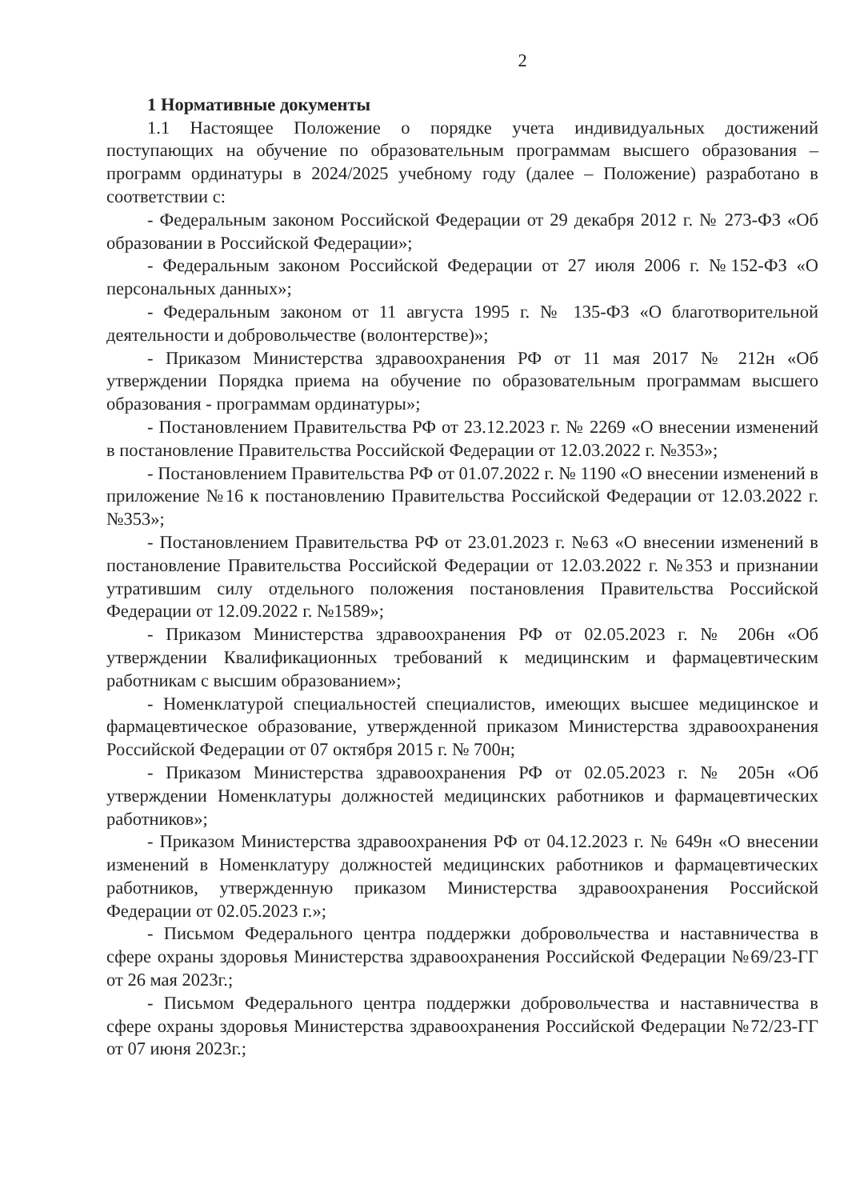2
1 Нормативные документы
1.1 Настоящее Положение о порядке учета индивидуальных достижений поступающих на обучение по образовательным программам высшего образования – программ ординатуры в 2024/2025 учебному году (далее – Положение) разработано в соответствии с:
- Федеральным законом Российской Федерации от 29 декабря 2012 г. № 273-ФЗ «Об образовании в Российской Федерации»;
- Федеральным законом Российской Федерации от 27 июля 2006 г. №152-ФЗ «О персональных данных»;
- Федеральным законом от 11 августа 1995 г. № 135-ФЗ «О благотворительной деятельности и добровольчестве (волонтерстве)»;
- Приказом Министерства здравоохранения РФ от 11 мая 2017 № 212н «Об утверждении Порядка приема на обучение по образовательным программам высшего образования - программам ординатуры»;
- Постановлением Правительства РФ от 23.12.2023 г. № 2269 «О внесении изменений в постановление Правительства Российской Федерации от 12.03.2022 г. №353»;
- Постановлением Правительства РФ от 01.07.2022 г. № 1190 «О внесении изменений в приложение №16 к постановлению Правительства Российской Федерации от 12.03.2022 г. №353»;
- Постановлением Правительства РФ от 23.01.2023 г. №63 «О внесении изменений в постановление Правительства Российской Федерации от 12.03.2022 г. №353 и признании утратившим силу отдельного положения постановления Правительства Российской Федерации от 12.09.2022 г. №1589»;
- Приказом Министерства здравоохранения РФ от 02.05.2023 г. № 206н «Об утверждении Квалификационных требований к медицинским и фармацевтическим работникам с высшим образованием»;
- Номенклатурой специальностей специалистов, имеющих высшее медицинское и фармацевтическое образование, утвержденной приказом Министерства здравоохранения Российской Федерации от 07 октября 2015 г. № 700н;
- Приказом Министерства здравоохранения РФ от 02.05.2023 г. № 205н «Об утверждении Номенклатуры должностей медицинских работников и фармацевтических работников»;
- Приказом Министерства здравоохранения РФ от 04.12.2023 г. № 649н «О внесении изменений в Номенклатуру должностей медицинских работников и фармацевтических работников, утвержденную приказом Министерства здравоохранения Российской Федерации от 02.05.2023 г.»;
- Письмом Федерального центра поддержки добровольчества и наставничества в сфере охраны здоровья Министерства здравоохранения Российской Федерации №69/23-ГГ от 26 мая 2023г.;
- Письмом Федерального центра поддержки добровольчества и наставничества в сфере охраны здоровья Министерства здравоохранения Российской Федерации №72/23-ГГ от 07 июня 2023г.;